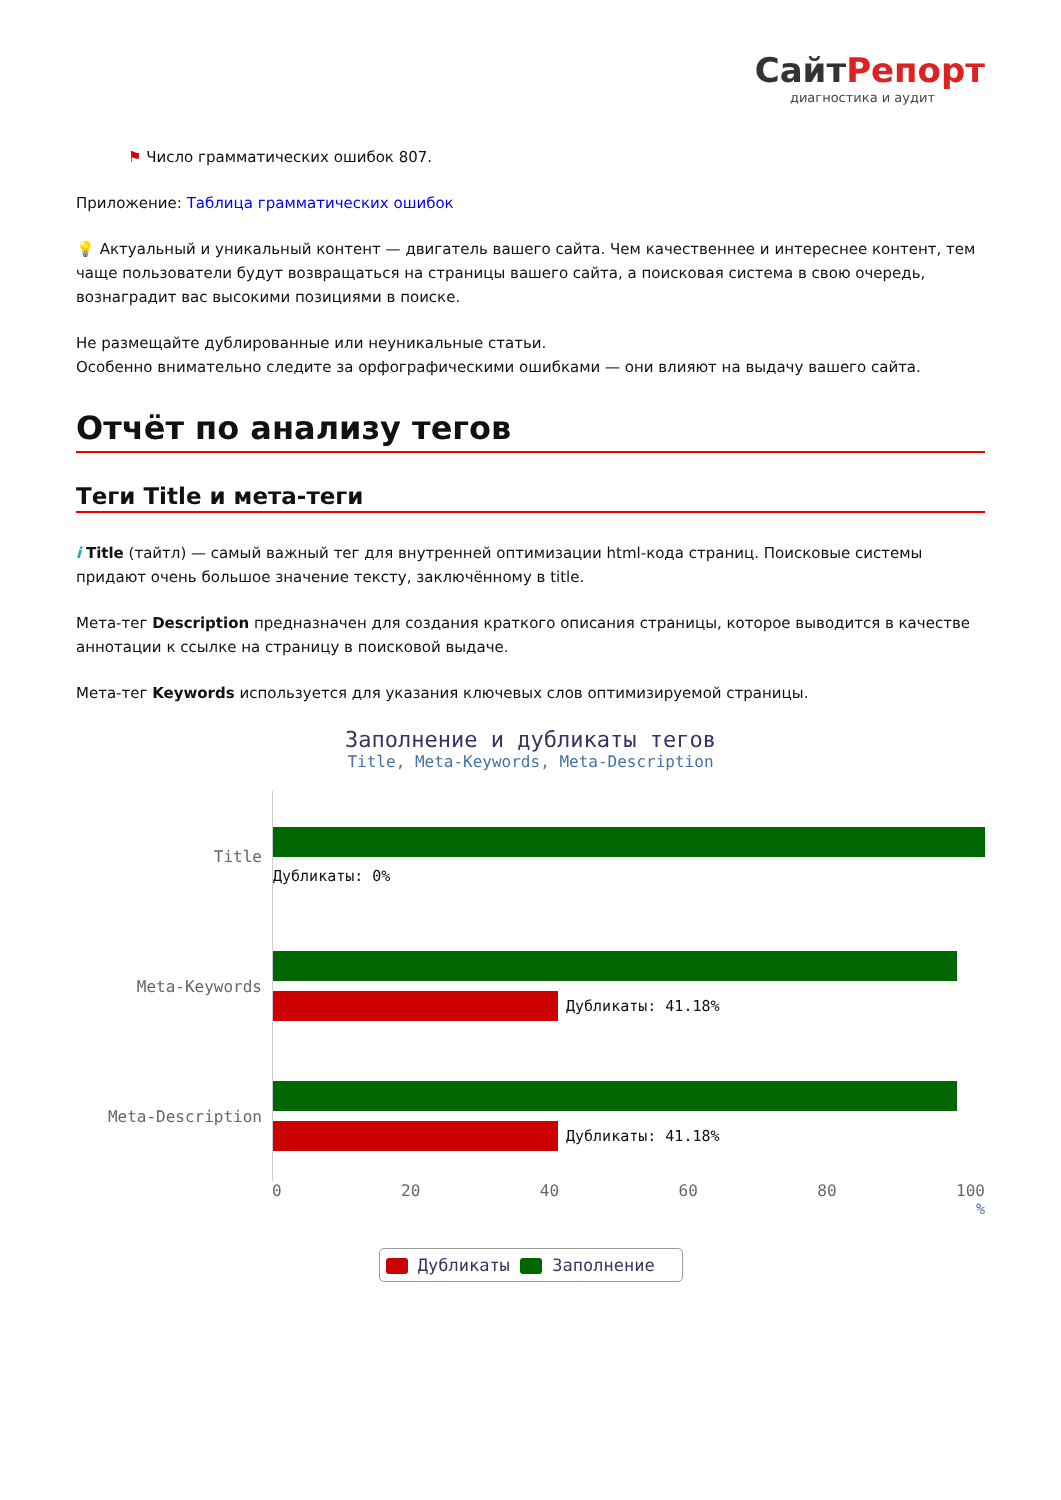СайтРепорт
диагностика и аудит
⚑ Число грамматических ошибок 807.
Приложение: Таблица грамматических ошибок
💡 Актуальный и уникальный контент — двигатель вашего сайта. Чем качественнее и интереснее контент, тем чаще пользователи будут возвращаться на страницы вашего сайта, а поисковая система в свою очередь, вознаградит вас высокими позициями в поиске.
Не размещайте дублированные или неуникальные статьи.
Особенно внимательно следите за орфографическими ошибками — они влияют на выдачу вашего сайта.
Отчёт по анализу тегов
Теги Title и мета-теги
i Title (тайтл) — самый важный тег для внутренней оптимизации html-кода страниц. Поисковые системы придают очень большое значение тексту, заключённому в title.
Мета-тег Description предназначен для создания краткого описания страницы, которое выводится в качестве аннотации к ссылке на страницу в поисковой выдаче.
Мета-тег Keywords используется для указания ключевых слов оптимизируемой страницы.
Заполнение и дубликаты тегов
Title, Meta-Keywords, Meta-Description
Title
Дубликаты: 0%
Meta-Keywords
Дубликаты: 41.18%
Meta-Description
Дубликаты: 41.18%
0 20 40 60 80 100
%
Дубликаты Заполнение